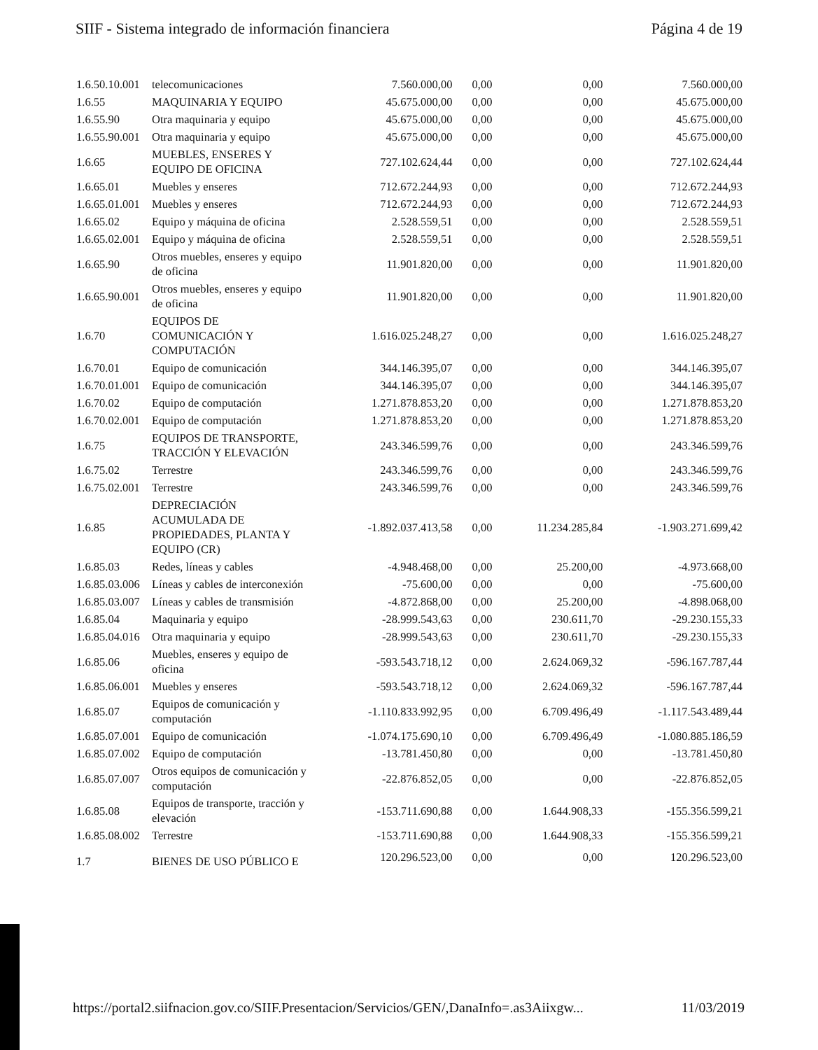SIIF - Sistema integrado de información financiera Página 4 de 19
| 1.6.50.10.001 | telecomunicaciones | 7.560.000,00 | 0,00 | 0,00 | 7.560.000,00 |
| 1.6.55 | MAQUINARIA Y EQUIPO | 45.675.000,00 | 0,00 | 0,00 | 45.675.000,00 |
| 1.6.55.90 | Otra maquinaria y equipo | 45.675.000,00 | 0,00 | 0,00 | 45.675.000,00 |
| 1.6.55.90.001 | Otra maquinaria y equipo | 45.675.000,00 | 0,00 | 0,00 | 45.675.000,00 |
| 1.6.65 | MUEBLES, ENSERES Y EQUIPO DE OFICINA | 727.102.624,44 | 0,00 | 0,00 | 727.102.624,44 |
| 1.6.65.01 | Muebles y enseres | 712.672.244,93 | 0,00 | 0,00 | 712.672.244,93 |
| 1.6.65.01.001 | Muebles y enseres | 712.672.244,93 | 0,00 | 0,00 | 712.672.244,93 |
| 1.6.65.02 | Equipo y máquina de oficina | 2.528.559,51 | 0,00 | 0,00 | 2.528.559,51 |
| 1.6.65.02.001 | Equipo y máquina de oficina | 2.528.559,51 | 0,00 | 0,00 | 2.528.559,51 |
| 1.6.65.90 | Otros muebles, enseres y equipo de oficina | 11.901.820,00 | 0,00 | 0,00 | 11.901.820,00 |
| 1.6.65.90.001 | Otros muebles, enseres y equipo de oficina | 11.901.820,00 | 0,00 | 0,00 | 11.901.820,00 |
| 1.6.70 | EQUIPOS DE COMUNICACIÓN Y COMPUTACIÓN | 1.616.025.248,27 | 0,00 | 0,00 | 1.616.025.248,27 |
| 1.6.70.01 | Equipo de comunicación | 344.146.395,07 | 0,00 | 0,00 | 344.146.395,07 |
| 1.6.70.01.001 | Equipo de comunicación | 344.146.395,07 | 0,00 | 0,00 | 344.146.395,07 |
| 1.6.70.02 | Equipo de computación | 1.271.878.853,20 | 0,00 | 0,00 | 1.271.878.853,20 |
| 1.6.70.02.001 | Equipo de computación | 1.271.878.853,20 | 0,00 | 0,00 | 1.271.878.853,20 |
| 1.6.75 | EQUIPOS DE TRANSPORTE, TRACCIÓN Y ELEVACIÓN | 243.346.599,76 | 0,00 | 0,00 | 243.346.599,76 |
| 1.6.75.02 | Terrestre | 243.346.599,76 | 0,00 | 0,00 | 243.346.599,76 |
| 1.6.75.02.001 | Terrestre | 243.346.599,76 | 0,00 | 0,00 | 243.346.599,76 |
| 1.6.85 | DEPRECIACIÓN ACUMULADA DE PROPIEDADES, PLANTA Y EQUIPO (CR) | -1.892.037.413,58 | 0,00 | 11.234.285,84 | -1.903.271.699,42 |
| 1.6.85.03 | Redes, líneas y cables | -4.948.468,00 | 0,00 | 25.200,00 | -4.973.668,00 |
| 1.6.85.03.006 | Líneas y cables de interconexión | -75.600,00 | 0,00 | 0,00 | -75.600,00 |
| 1.6.85.03.007 | Líneas y cables de transmisión | -4.872.868,00 | 0,00 | 25.200,00 | -4.898.068,00 |
| 1.6.85.04 | Maquinaria y equipo | -28.999.543,63 | 0,00 | 230.611,70 | -29.230.155,33 |
| 1.6.85.04.016 | Otra maquinaria y equipo | -28.999.543,63 | 0,00 | 230.611,70 | -29.230.155,33 |
| 1.6.85.06 | Muebles, enseres y equipo de oficina | -593.543.718,12 | 0,00 | 2.624.069,32 | -596.167.787,44 |
| 1.6.85.06.001 | Muebles y enseres | -593.543.718,12 | 0,00 | 2.624.069,32 | -596.167.787,44 |
| 1.6.85.07 | Equipos de comunicación y computación | -1.110.833.992,95 | 0,00 | 6.709.496,49 | -1.117.543.489,44 |
| 1.6.85.07.001 | Equipo de comunicación | -1.074.175.690,10 | 0,00 | 6.709.496,49 | -1.080.885.186,59 |
| 1.6.85.07.002 | Equipo de computación | -13.781.450,80 | 0,00 | 0,00 | -13.781.450,80 |
| 1.6.85.07.007 | Otros equipos de comunicación y computación | -22.876.852,05 | 0,00 | 0,00 | -22.876.852,05 |
| 1.6.85.08 | Equipos de transporte, tracción y elevación | -153.711.690,88 | 0,00 | 1.644.908,33 | -155.356.599,21 |
| 1.6.85.08.002 | Terrestre | -153.711.690,88 | 0,00 | 1.644.908,33 | -155.356.599,21 |
| 1.7 | BIENES DE USO PÚBLICO E | 120.296.523,00 | 0,00 | 0,00 | 120.296.523,00 |
https://portal2.siifnacion.gov.co/SIIF.Presentacion/Servicios/GEN/,DanaInfo=.as3Aiixgw... 11/03/2019